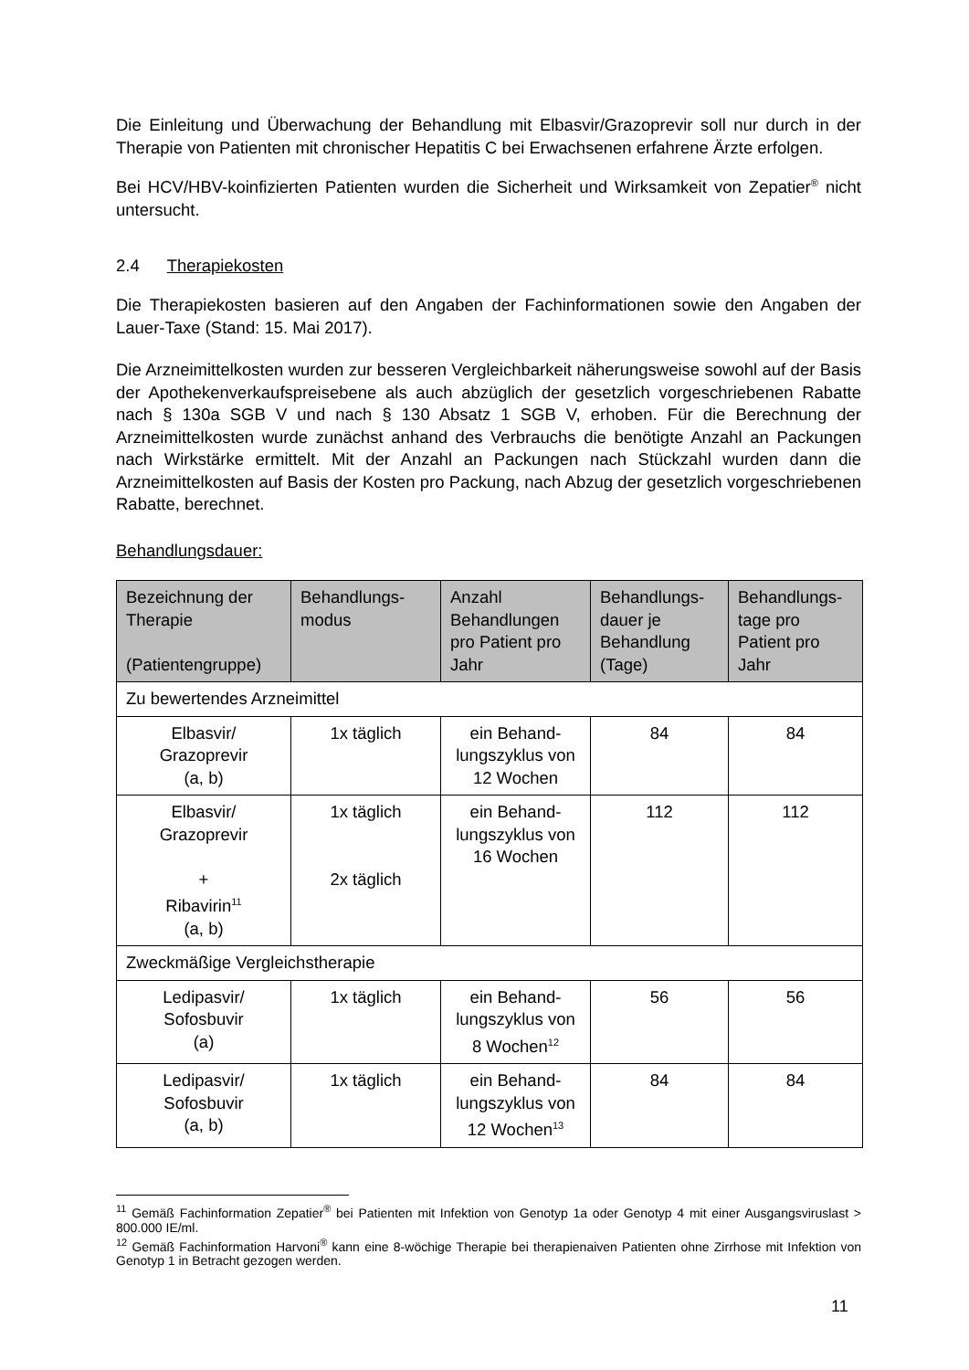Die Einleitung und Überwachung der Behandlung mit Elbasvir/Grazoprevir soll nur durch in der Therapie von Patienten mit chronischer Hepatitis C bei Erwachsenen erfahrene Ärzte erfolgen.
Bei HCV/HBV-koinfizierten Patienten wurden die Sicherheit und Wirksamkeit von Zepatier<sup>®</sup> nicht untersucht.
2.4 Therapiekosten
Die Therapiekosten basieren auf den Angaben der Fachinformationen sowie den Angaben der Lauer-Taxe (Stand: 15. Mai 2017).
Die Arzneimittelkosten wurden zur besseren Vergleichbarkeit näherungsweise sowohl auf der Basis der Apothekenverkaufspreisebene als auch abzüglich der gesetzlich vorgeschriebenen Rabatte nach § 130a SGB V und nach § 130 Absatz 1 SGB V, erhoben. Für die Berechnung der Arzneimittelkosten wurde zunächst anhand des Verbrauchs die benötigte Anzahl an Packungen nach Wirkstärke ermittelt. Mit der Anzahl an Packungen nach Stückzahl wurden dann die Arzneimittelkosten auf Basis der Kosten pro Packung, nach Abzug der gesetzlich vorgeschriebenen Rabatte, berechnet.
Behandlungsdauer:
| Bezeichnung der Therapie (Patientengruppe) | Behandlungs-modus | Anzahl Behandlungen pro Patient pro Jahr | Behandlungs-dauer je Behandlung (Tage) | Behandlungs-tage pro Patient pro Jahr |
| --- | --- | --- | --- | --- |
| Zu bewertendes Arzneimittel | | | | |
| Elbasvir/ Grazoprevir (a, b) | 1x täglich | ein Behand-lungszyklus von 12 Wochen | 84 | 84 |
| Elbasvir/ Grazoprevir + Ribavirin<sup>11</sup> (a, b) | 1x täglich 2x täglich | ein Behand-lungszyklus von 16 Wochen | 112 | 112 |
| Zweckmäßige Vergleichstherapie | | | | |
| Ledipasvir/ Sofosbuvir (a) | 1x täglich | ein Behand-lungszyklus von 8 Wochen<sup>12</sup> | 56 | 56 |
| Ledipasvir/ Sofosbuvir (a, b) | 1x täglich | ein Behand-lungszyklus von 12 Wochen<sup>13</sup> | 84 | 84 |
<sup>11</sup> Gemäß Fachinformation Zepatier<sup>®</sup> bei Patienten mit Infektion von Genotyp 1a oder Genotyp 4 mit einer Ausgangsviruslast > 800.000 IE/ml.
<sup>12</sup> Gemäß Fachinformation Harvoni<sup>®</sup> kann eine 8-wöchige Therapie bei therapienaiven Patienten ohne Zirrhose mit Infektion von Genotyp 1 in Betracht gezogen werden.
11